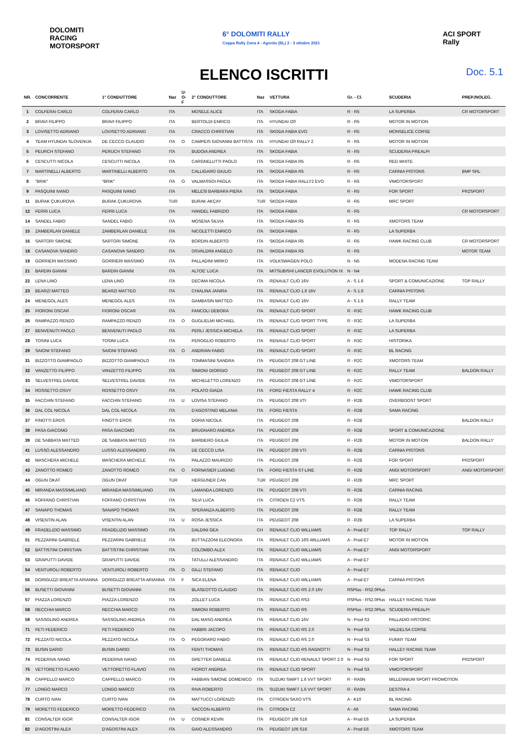DOLOMITI
RACING
MOTORSPORT
6° DOLOMITI RALLY
Coppa Rally Zona 4 - Agordo (BL) 2 - 3 ottobre 2021
ACI SPORT
Rally
ELENCO ISCRITTI Doc. 5.1
| NR. | CONCORRENTE | 1° CONDUTTORE | Naz | U-O-F | 2° CONDUTTORE | Naz | VETTURA | Gr. - Cl. | SCUDERIA | PREP./NOLEG. |
| --- | --- | --- | --- | --- | --- | --- | --- | --- | --- | --- |
| 1 | COLFERAI CARLO | COLFERAI CARLO | ITA | | MOSELE ALICE | ITA | SKODA FABIA | R - R5 | LA SUPERBA | CR MOTORSPORT |
| 2 | BRAVI FILIPPO | BRAVI FILIPPO | ITA | | BERTOLDI ENRICO | ITA | HYUNDAI I20 | R - R5 | MOTOR IN MOTION | |
| 3 | LOVISETTO ADRIANO | LOVISETTO ADRIANO | ITA | | CRACCO CHRISTIAN | ITA | SKODA FABIA EVO | R - R5 | MONSELICE CORSE | |
| 4 | TEAM HYUNDAI SLOVENIJA | DE CECCO CLAUDIO | ITA | O | CAMPEIS GIOVANNI BATTISTA | ITA | HYUNDAI I20 RALLY 2 | R - R5 | MOTOR IN MOTION | |
| 5 | PEURCH STEFANO | PERUCH STEFANO | ITA | | BUDOIA ANDREA | ITA | SKODA FABIA | R - R5 | SCUDERIA PREALPI | |
| 6 | CESCUTTI NICOLA | CESCUTTI NICOLA | ITA | | CARGNELUTTI PAOLO | ITA | SKODA FABIA R5 | R - R5 | RED WHITE | |
| 7 | MARTINELLI ALBERTO | MARTINELLI ALBERTO | ITA | | CALLIGARO GIULIO | ITA | SKODA FABIA R5 | R - R5 | CARNIA PISTONS | BMP SRL |
| 8 | "BRIK" | "BRIK" | ITA | O | VALMASSOI PAOLA | ITA | SKODA FABIA RALLY2 EVO | R - R5 | VIMOTORSPORT | |
| 9 | PASQUINI IVANO | PASQUINI IVANO | ITA | | MELESI BARBARA PIERA | ITA | SKODA FABIA | R - R5 | FOR SPORT | PR2SPORT |
| 11 | BURAK ÇUKUROVA | BURAK ÇUKUROVA | TUR | | BURAK AKÇAY | TUR | SKODA FABIA | R - R5 | MRC SPORT | |
| 12 | FERRI LUCA | FERRI LUCA | ITA | | HANDEL FABRIZIO | ITA | SKODA FABIA | R - R5 | | CR MOTORSPORT |
| 14 | SANDEL FABIO | SANDEL FABIO | ITA | | MOSENA SILVIA | ITA | SKODA FABIA R5 | R - R5 | XMOTORS TEAM | |
| 15 | ZAMBERLAN DANIELE | ZAMBERLAN DANIELE | ITA | | NICOLETTI ENRICO | ITA | SKODA FABIA | R - R5 | LA SUPERBA | |
| 16 | SARTORI SIMONE | SARTORI SIMONE | ITA | | BORDIN ALBERTO | ITA | SKODA FABIA R5 | R - R5 | HAWK RACING CLUB | CR MOTORSPORT |
| 18 | CASANOVA SANDRO | CASANOVA SANDRO | ITA | | OSVALDINI ANGELO | ITA | SKODA FABIA R5 | R - R5 | | MOTOR TEAM |
| 19 | GORRIERI MASSIMO | GORRIERI MASSIMO | ITA | | PALLADINI MIRKO | ITA | VOLKSWAGEN POLO | N - N5 | MODENA RACING TEAM | |
| 21 | BARDIN GIANNI | BARDIN GIANNI | ITA | | ALTOE' LUCA | ITA | MITSUBISHI LANCER EVOLUTION IX | N - N4 | | |
| 22 | LENA LINO | LENA LINO | ITA | | DECIMA NICOLA | ITA | RENAULT CLIO 16V | A - S 1.6 | SPORT & COMUNICAZIONE | TOP RALLY |
| 23 | BEARZI MATTEO | BEARZI MATTEO | ITA | | CHIALINA JANIRA | ITA | RENAULT CLIO 1.6 16V | A - S 1.6 | CARNIA PISTONS | |
| 24 | MENEGOL ALES | MENEGOL ALES | ITA | | GAMBASIN MATTEO | ITA | RENAULT CLIO 16V | A - S 1.6 | RALLY TEAM | |
| 25 | FIORONI OSCAR | FIORONI OSCAR | ITA | | FANCOLI DEBORA | ITA | RENAULT CLIO SPORT | R - R3C | HAWK RACING CLUB | |
| 26 | RAMPAZZO RENZO | RAMPAZZO RENZO | ITA | O | GUGLIELMI MICHAEL | ITA | RENAULT CLIO SPORT TYPE | R - R3C | LA SUPERBA | |
| 27 | BENVENUTI PAOLO | BENVENUTI PAOLO | ITA | | PERLI JESSICA MICHELA | ITA | RENAULT CLIO SPORT | R - R3C | LA SUPERBA | |
| 28 | TOSINI LUCA | TOSINI LUCA | ITA | | PEROGLIO ROBERTO | ITA | RENAULT CLIO SPORT | R - R3C | HISTORIKA | |
| 29 | SAIONI STEFANO | SAIONI STEFANO | ITA | O | ANDRIAN FABIO | ITA | RENAULT CLIO SPORT | R - R3C | BL RACING | |
| 31 | BIZZOTTO GIAMPAOLO | BIZZOTTO GIAMPAOLO | ITA | | TOMMASINI SANDRA | ITA | PEUGEOT 208 GT LINE | R - R2C | XMOTORS TEAM | |
| 32 | VANZETTO FILIPPO | VANZETTO FILIPPO | ITA | | SIMIONI GIORGIO | ITA | PEUGEOT 208 GT LINE | R - R2C | RALLY TEAM | BALDON RALLY |
| 33 | SELVESTREL DAVIDE | SELVESTREL DAVIDE | ITA | | MICHELETTO LORENZO | ITA | PEUGEOT 208 GT LINE | R - R2C | VIMOTORSPORT | |
| 34 | ROSSETTO OSVY | ROSSETTO OSVY | ITA | | POLATO GIADA | ITA | FORD FIESTA RALLY 4 | R - R2C | HAWK RACING CLUB | |
| 35 | FACCHIN STEFANO | FACCHIN STEFANO | ITA | U | LOVISA STEFANO | ITA | PEUGEOT 208 VTI | R - R2B | OVERBOOST SPORT | |
| 36 | DAL COL NICOLA | DAL COL NICOLA | ITA | | D'AGOSTINO MELANIA | ITA | FORD FIESTA | R - R2B | SAMA RACING | |
| 37 | FINOTTI EROS | FINOTTI EROS | ITA | | DORIA NICOLA | ITA | PEUGEOT 208 | R - R2B | | BALDON RALLY |
| 38 | PASA GIACOMO | PASA GIACOMO | ITA | | BRUGNARO ANDREA | ITA | PEUGEOT 208 | R - R2B | SPORT & COMUNICAZIONE | |
| 39 | DE SABBATA MATTEO | DE SABBATA MATTEO | ITA | | BARBIERO GIULIA | ITA | PEUGEOT 208 | R - R2B | MOTOR IN MOTION | BALDON RALLY |
| 41 | LUSSO ALESSANDRO | LUSSO ALESSANDRO | ITA | | DE CECCO LISA | ITA | PEUGEOT 208 VTI | R - R2B | CARNIA PISTONS | |
| 42 | MASCHERA MICHELE | MASCHERA MICHELE | ITA | | PALAZZO MAURIZIO | ITA | PEUGEOT 208 | R - R2B | FOR SPORT | PR2SPORT |
| 43 | ZANOTTO ROMEO | ZANOTTO ROMEO | ITA | O | FORNASIER LUIGINO | ITA | FORD FIESTA ST-LINE | R - R2B | ANGI MOTORSPORT | ANGI MOTORSPORT |
| 44 | OGUN OKAT | OGUN OKAT | TUR | | HERGUNER CAN | TUR | PEUGEOT 208 | R - R2B | MRC SPORT | |
| 45 | MIRANDA MASSIMILIANO | MIRANDA MASSIMILIANO | ITA | | LAMANDA LORENZO | ITA | PEUGEOT 208 VTI | R - R2B | CARNIA RACING | |
| 46 | FOFFANO CHRISTIAN | FOFFANO CHRISTIAN | ITA | | SILVI LUCA | ITA | CITROEN C2 VTS | R - R2B | RALLY TEAM | |
| 47 | SANAPO THOMAS | SANAPO THOMAS | ITA | | SPERANZA ALBERTO | ITA | PEUGEOT 208 | R - R2B | RALLY TEAM | |
| 48 | VISENTIN ALAN | VISENTIN ALAN | ITA | U | ROSA JESSICA | ITA | PEUGEOT 208 | R - R2B | LA SUPERBA | |
| 49 | FRADELIZIO MASSIMO | FRADELIZIO MASSIMO | ITA | | DALDINI GEA | CH | RENAULT CLIO WILLIAMS | A - Prod E7 | TOP RALLY | TOP RALLY |
| 51 | PEZZARINI GABRIELE | PEZZARINI GABRIELE | ITA | | BUTTAZZONI ELEONORA | ITA | RENAULT CLIO 16S WILLIAMS | A - Prod E7 | MOTOR IN MOTION | |
| 52 | BATTISTINI CHRISTIAN | BATTISTINI CHRISTIAN | ITA | | COLOMBO ALEX | ITA | RENAULT CLIO WILLIAMS | A - Prod E7 | ANGI MOTORSPORT | |
| 53 | GRAPUTTI DAVIDE | GRAPUTTI DAVIDE | ITA | | TATULLI ALESSANDRO | ITA | RENAULT CLIO WILLIAMS | A - Prod E7 | | |
| 54 | VENTUROLI ROBERTO | VENTUROLI ROBERTO | ITA | O | GILLI STEFANO | ITA | RENAULT CLIO | A - Prod E7 | | |
| 55 | DORIGUZZI BREATTA ARIANNA | DORIGUZZI BREATTA ARIANNA | ITA | F | SICA ELENA | ITA | RENAULT CLIO WILLIAMS | A - Prod E7 | CARNIA PISTONS | |
| 56 | BUSETTI GIOVANNI | BUSETTI GIOVANNI | ITA | | BLASEOTTO CLAUDIO | ITA | RENAULT CLIO RS 2.0 16V | RSPlus - RS2.0Plus | | |
| 57 | PIAZZA LORENZO | PIAZZA LORENZO | ITA | | ZOLLET LUCA | ITA | RENAULT CLIO RS3 | RSPlus - RS2.0Plus | HALLEY RACING TEAM | |
| 58 | RECCHIA MARCO | RECCHIA MARCO | ITA | | SIMIONI ROBERTO | ITA | RENAULT CLIO RS | RSPlus - RS2.0Plus | SCUDERIA PREALPI | |
| 59 | SASSOLINO ANDREA | SASSOLINO ANDREA | ITA | | DAL MASO ANDREA | ITA | RENAULT CLIO 16V | N - Prod S3 | PALLADIO HISTORIC | |
| 71 | FETI FEDERICO | FETI FEDERICO | ITA | | FABBRI JACOPO | ITA | RENAULT CLIO RS 2.0 | N - Prod S3 | VALDELSA CORSE | |
| 72 | PEZZATO NICOLA | PEZZATO NICOLA | ITA | O | PEGORARO FABIO | ITA | RENAULT CLIO RS 2.0 | N - Prod S3 | FUNNY TEAM | |
| 73 | BUSIN DARIO | BUSIN DARIO | ITA | | FENTI THOMAS | ITA | RENAULT CLIO RS RAGNOTTI | N - Prod S3 | HALLEY RACING TEAM | |
| 74 | PEDERIVA IVANO | PEDERIVA IVANO | ITA | | GRETTER DANIELE | ITA | RENAULT CLIO RENAULT SPORT 2.0 | N - Prod S3 | FOR SPORT | PR2SPORT |
| 75 | VETTORETTO FLAVIO | VETTORETTO FLAVIO | ITA | | FIOROT ANDREA | ITA | RENAULT CLIO SPORT | N - Prod S3 | VIMOTORSPORT | |
| 76 | CAPPELLO MARCO | CAPPELLO MARCO | ITA | | FABBIAN SIMONE DOMENICO | ITA | SUZUKI SWIFT 1.6 VVT SPORT | R - RA5N | MILLENNIUM SPORT PROMOTION | |
| 77 | LONGO MARCO | LONGO MARCO | ITA | | RIVA ROBERTO | ITA | SUZUKI SWIFT 1.6 VVT SPORT | R - RA5N | DESTRA 4 | |
| 78 | CURTO IVAN | CURTO IVAN | ITA | | MATTUCCI LORENZO | ITA | CITROEN SAXO VTS | A - K10 | BL RACING | |
| 79 | MORETTO FEDERICO | MORETTO FEDERICO | ITA | | SACCON ALBERTO | ITA | CITROEN C2 | A - A6 | SAMA RACING | |
| 81 | CONSALTER IGOR | CONSALTER IGOR | ITA | U | COSNER KEVIN | ITA | PEUGEOT 106 S16 | A - Prod E6 | LA SUPERBA | |
| 82 | D'AGOSTINI ALEX | D'AGOSTINI ALEX | ITA | | GAIO ALESSANDRO | ITA | PEUGEOT 106 S16 | A - Prod E6 | XMOTORS TEAM | |